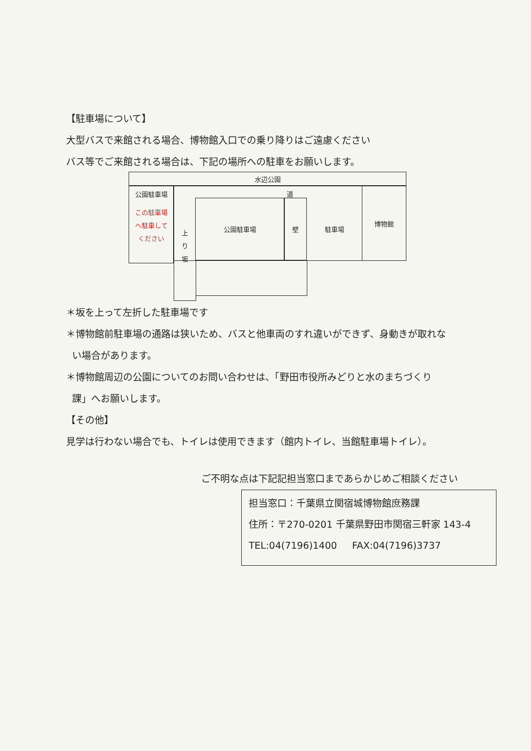【駐車場について】
大型バスで来館される場合、博物館入口での乗り降りはご遠慮ください
バス等でご来館される場合は、下記の場所への駐車をお願いします。
水辺公園
公園駐車場
この駐車場
へ駐車して
ください
道
上
り
坂
公園駐車場 壁 駐車場
博物館
＊坂を上って左折した駐車場です
＊博物館前駐車場の通路は狭いため、バスと他車両のすれ違いができず、身動きが取れな
い場合があります。
＊博物館周辺の公園についてのお問い合わせは、「野田市役所みどりと水のまちづくり
課」へお願いします。
【その他】
見学は行わない場合でも、トイレは使用できます（館内トイレ、当館駐車場トイレ）。
ご不明な点は下記記担当窓口まであらかじめご相談ください
担当窓口：千葉県立関宿城博物館庶務課
住所：〒270-0201 千葉県野田市関宿三軒家 143-4
TEL:04(7196)1400 FAX:04(7196)3737